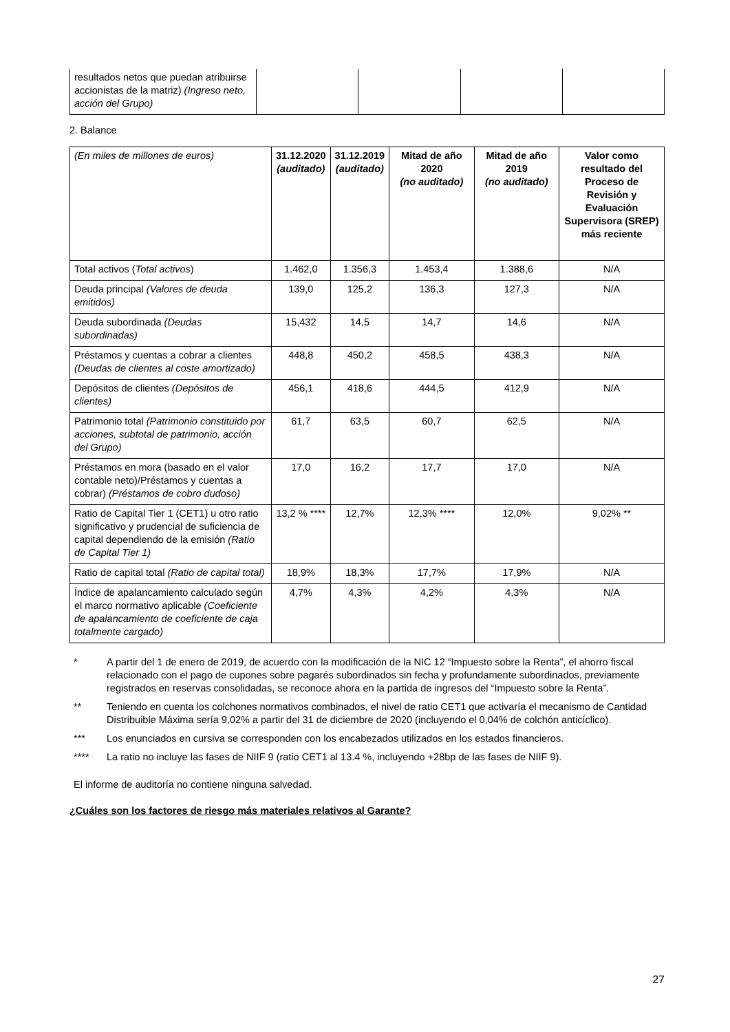| resultados netos que puedan atribuirse accionistas de la matriz) (Ingreso neto, acción del Grupo) | | | | |
2. Balance
| (En miles de millones de euros) | 31.12.2020 (auditado) | 31.12.2019 (auditado) | Mitad de año 2020 (no auditado) | Mitad de año 2019 (no auditado) | Valor como resultado del Proceso de Revisión y Evaluación Supervisora (SREP) más reciente |
| Total activos ( Total activos ) | 1.462,0 | 1.356,3 | 1.453,4 | 1.388,6 | N/A |
| Deuda principal (Valores de deuda emitidos) | 139,0 | 125,2 | 136,3 | 127,3 | N/A |
| Deuda subordinada (Deudas subordinadas) | 15,432 | 14,5 | 14,7 | 14,6 | N/A |
| Préstamos y cuentas a cobrar a clientes (Deudas de clientes al coste amortizado) | 448,8 | 450,2 | 458,5 | 438,3 | N/A |
| Depósitos de clientes (Depósitos de clientes) | 456,1 | 418,6 | 444,5 | 412,9 | N/A |
| Patrimonio total (Patrimonio constituido por acciones, subtotal de patrimonio, acción del Grupo) | 61,7 | 63,5 | 60,7 | 62,5 | N/A |
| Préstamos en mora (basado en el valor contable neto)/Préstamos y cuentas a cobrar) (Préstamos de cobro dudoso) | 17,0 | 16,2 | 17,7 | 17,0 | N/A |
| Ratio de Capital Tier 1 (CET1) u otro ratio significativo y prudencial de suficiencia de capital dependiendo de la emisión (Ratio de Capital Tier 1) | 13,2 % **** | 12,7% | 12,3% **** | 12,0% | 9,02% ** |
| Ratio de capital total (Ratio de capital total) | 18,9% | 18,3% | 17,7% | 17,9% | N/A |
| Índice de apalancamiento calculado según el marco normativo aplicable (Coeficiente de apalancamiento de coeficiente de caja totalmente cargado) | 4,7% | 4,3% | 4,2% | 4,3% | N/A |
* A partir del 1 de enero de 2019, de acuerdo con la modificación de la NIC 12 “Impuesto sobre la Renta”, el ahorro fiscal relacionado con el pago de cupones sobre pagarés subordinados sin fecha y profundamente subordinados, previamente registrados en reservas consolidadas, se reconoce ahora en la partida de ingresos del “Impuesto sobre la Renta”.
** Teniendo en cuenta los colchones normativos combinados, el nivel de ratio CET1 que activaría el mecanismo de Cantidad Distribuible Máxima sería 9,02% a partir del 31 de diciembre de 2020 (incluyendo el 0,04% de colchón anticíclico).
*** Los enunciados en cursiva se corresponden con los encabezados utilizados en los estados financieros.
**** La ratio no incluye las fases de NIIF 9 (ratio CET1 al 13.4 %, incluyendo +28bp de las fases de NIIF 9).
El informe de auditoría no contiene ninguna salvedad.
¿Cuáles son los factores de riesgo más materiales relativos al Garante?
27